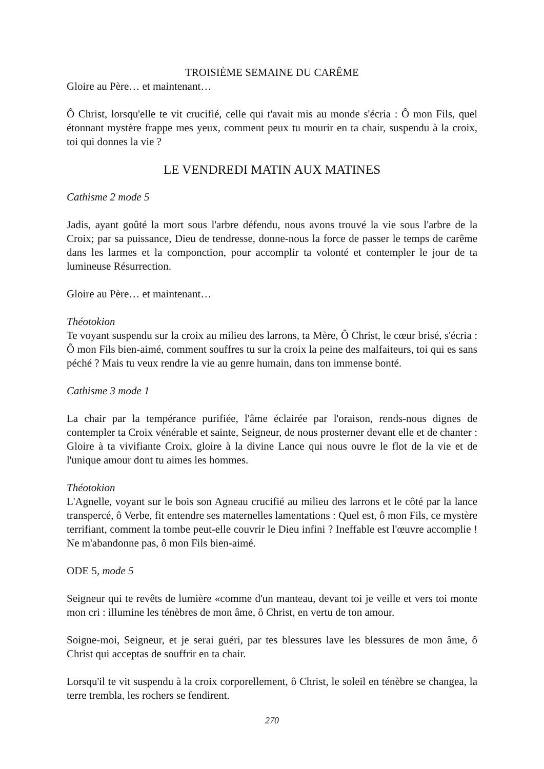TROISIÈME SEMAINE DU CARÊME
Gloire au Père… et maintenant…
Ô Christ, lorsqu'elle te vit crucifié, celle qui t'avait mis au monde s'écria : Ô mon Fils, quel étonnant mystère frappe mes yeux, comment peux tu mourir en ta chair, suspendu à la croix, toi qui donnes la vie ?
LE VENDREDI MATIN AUX MATINES
Cathisme 2 mode 5
Jadis, ayant goûté la mort sous l'arbre défendu, nous avons trouvé la vie sous l'arbre de la Croix; par sa puissance, Dieu de tendresse, donne-nous la force de passer le temps de carême dans les larmes et la componction, pour accomplir ta volonté et contempler le jour de ta lumineuse Résurrection.
Gloire au Père… et maintenant…
Théotokion
Te voyant suspendu sur la croix au milieu des larrons, ta Mère, Ô Christ, le cœur brisé, s'écria : Ô mon Fils bien-aimé, comment souffres tu sur la croix la peine des malfaiteurs, toi qui es sans péché ? Mais tu veux rendre la vie au genre humain, dans ton immense bonté.
Cathisme 3 mode 1
La chair par la tempérance purifiée, l'âme éclairée par l'oraison, rends-nous dignes de contempler ta Croix vénérable et sainte, Seigneur, de nous prosterner devant elle et de chanter : Gloire à ta vivifiante Croix, gloire à la divine Lance qui nous ouvre le flot de la vie et de l'unique amour dont tu aimes les hommes.
Théotokion
L'Agnelle, voyant sur le bois son Agneau crucifié au milieu des larrons et le côté par la lance transpercé, ô Verbe, fit entendre ses maternelles lamentations : Quel est, ô mon Fils, ce mystère terrifiant, comment la tombe peut-elle couvrir le Dieu infini ? Ineffable est l'œuvre accomplie ! Ne m'abandonne pas, ô mon Fils bien-aimé.
ODE 5, mode 5
Seigneur qui te revêts de lumière «comme d'un manteau, devant toi je veille et vers toi monte mon cri : illumine les ténèbres de mon âme, ô Christ, en vertu de ton amour.
Soigne-moi, Seigneur, et je serai guéri, par tes blessures lave les blessures de mon âme, ô Christ qui acceptas de souffrir en ta chair.
Lorsqu'il te vit suspendu à la croix corporellement, ô Christ, le soleil en ténèbre se changea, la terre trembla, les rochers se fendirent.
270